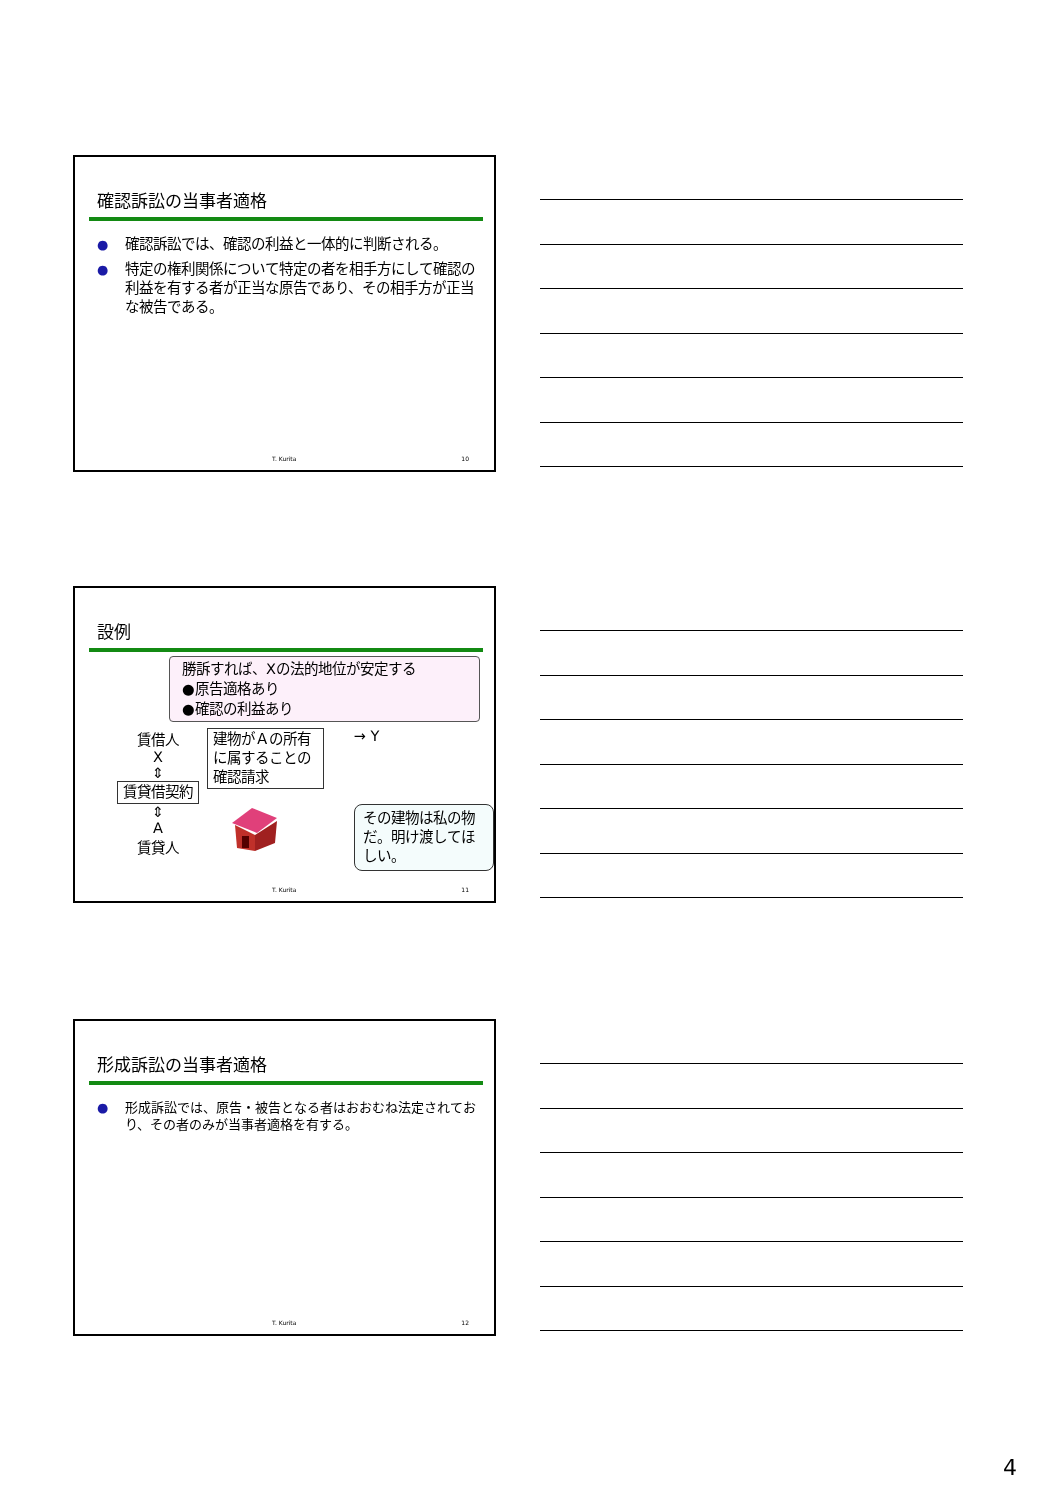確認訴訟の当事者適格
● 確認訴訟では、確認の利益と一体的に判断される。
● 特定の権利関係について特定の者を相手方にして確認の利益を有する者が正当な原告であり、その相手方が正当な被告である。
T. Kurita 10
設例
勝訴すれば、Xの法的地位が安定する
●原告適格あり
●確認の利益あり
賃借人
X
⇕
賃貸借契約
⇕
A
賃貸人
建物がＡの所有に属することの確認請求
→ Y
その建物は私の物だ。明け渡してほしい。
T. Kurita 11
形成訴訟の当事者適格
● 形成訴訟では、原告・被告となる者はおおむね法定されており、その者のみが当事者適格を有する。
T. Kurita 12
4